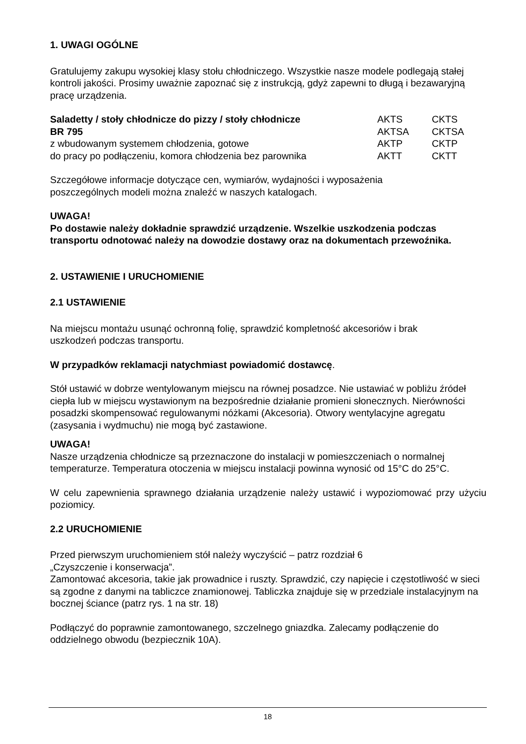1. UWAGI OGÓLNE
Gratulujemy zakupu wysokiej klasy stołu chłodniczego. Wszystkie nasze modele podlegają stałej kontroli jakości. Prosimy uważnie zapoznać się z instrukcją, gdyż zapewni to długą i bezawaryjną pracę urządzenia.
| Saladetty / stoły chłodnicze do pizzy / stoły chłodnicze | AKTS | CKTS |
| BR 795 | AKTSA | CKTSA |
| z wbudowanym systemem chłodzenia, gotowe | AKTP | CKTP |
| do pracy po podłączeniu, komora chłodzenia bez parownika | AKTT | CKTT |
Szczegółowe informacje dotyczące cen, wymiarów, wydajności i wyposażenia
poszczególnych modeli można znaleźć w naszych katalogach.
UWAGA!
Po dostawie należy dokładnie sprawdzić urządzenie. Wszelkie uszkodzenia podczas transportu odnotować należy na dowodzie dostawy oraz na dokumentach przewoźnika.
2. USTAWIENIE I URUCHOMIENIE
2.1 USTAWIENIE
Na miejscu montażu usunąć ochronną folię, sprawdzić kompletność akcesoriów i brak
uszkodzeń podczas transportu.
W przypadków reklamacji natychmiast powiadomić dostawcę.
Stół ustawić w dobrze wentylowanym miejscu na równej posadzce. Nie ustawiać w pobliżu źródeł ciepła lub w miejscu wystawionym na bezpośrednie działanie promieni słonecznych. Nierówności posadzki skompensować regulowanymi nóżkami (Akcesoria). Otwory wentylacyjne agregatu (zasysania i wydmuchu) nie mogą być zastawione.
UWAGA!
Nasze urządzenia chłodnicze są przeznaczone do instalacji w pomieszczeniach o normalnej temperaturze. Temperatura otoczenia w miejscu instalacji powinna wynosić od 15°C do 25°C.
W celu zapewnienia sprawnego działania urządzenie należy ustawić i wypoziomować przy użyciu poziomicy.
2.2 URUCHOMIENIE
Przed pierwszym uruchomieniem stół należy wyczyścić – patrz rozdział 6
„Czyszczenie i konserwacja”.
Zamontować akcesoria, takie jak prowadnice i ruszty. Sprawdzić, czy napięcie i częstotliwość w sieci są zgodne z danymi na tabliczce znamionowej. Tabliczka znajduje się w przedziale instalacyjnym na bocznej ściance (patrz rys. 1 na str. 18)
Podłączyć do poprawnie zamontowanego, szczelnego gniazdka. Zalecamy podłączenie do oddzielnego obwodu (bezpiecznik 10A).
18